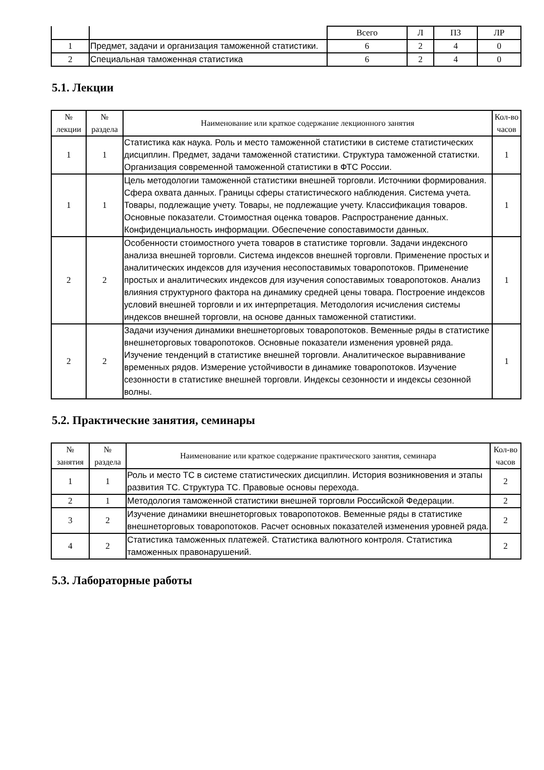| | | Всего | Л | ПЗ | ЛР |
| 1 | Предмет, задачи и организация таможенной статистики. | 6 | 2 | 4 | 0 |
| 2 | Специальная таможенная статистика | 6 | 2 | 4 | 0 |
5.1. Лекции
| № лекции | № раздела | Наименование или краткое содержание лекционного занятия | Кол-во часов |
| --- | --- | --- | --- |
| 1 | 1 | Статистика как наука. Роль и место таможенной статистики в системе статистических дисциплин. Предмет, задачи таможенной статистики. Структура таможенной статистки. Организация современной таможенной статистики в ФТС России. | 1 |
| 1 | 1 | Цель методологии таможенной статистики внешней торговли. Источники формирования. Сфера охвата данных. Границы сферы статистического наблюдения. Система учета. Товары, подлежащие учету. Товары, не подлежащие учету. Классификация товаров. Основные показатели. Стоимостная оценка товаров. Распространение данных. Конфиденциальность информации. Обеспечение сопоставимости данных. | 1 |
| 2 | 2 | Особенности стоимостного учета товаров в статистике торговли. Задачи индексного анализа внешней торговли. Система индексов внешней торговли. Применение простых и аналитических индексов для изучения несопоставимых товаропотоков. Применение простых и аналитических индексов для изучения сопоставимых товаропотоков. Анализ влияния структурного фактора на динамику средней цены товара. Построение индексов условий внешней торговли и их интерпретация. Методология исчисления системы индексов внешней торговли, на основе данных таможенной статистики. | 1 |
| 2 | 2 | Задачи изучения динамики внешнеторговых товаропотоков. Веменные ряды в статистике внешнеторговых товаропотоков. Основные показатели изменения уровней ряда. Изучение тенденций в статистике внешней торговли. Аналитическое выравнивание временных рядов. Измерение устойчивости в динамике товаропотоков. Изучение сезонности в статистике внешней торговли. Индексы сезонности и индексы сезонной волны. | 1 |
5.2. Практические занятия, семинары
| № занятия | № раздела | Наименование или краткое содержание практического занятия, семинара | Кол-во часов |
| --- | --- | --- | --- |
| 1 | 1 | Роль и место ТС в системе статистических дисциплин. История возникновения и этапы развития ТС. Структура ТС. Правовые основы перехода. | 2 |
| 2 | 1 | Методология таможенной статистики внешней торговли Российской Федерации. | 2 |
| 3 | 2 | Изучение динамики внешнеторговых товаропотоков. Веменные ряды в статистике внешнеторговых товаропотоков. Расчет основных показателей изменения уровней ряда. | 2 |
| 4 | 2 | Статистика таможенных платежей. Статистика валютного контроля. Статистика таможенных правонарушений. | 2 |
5.3. Лабораторные работы